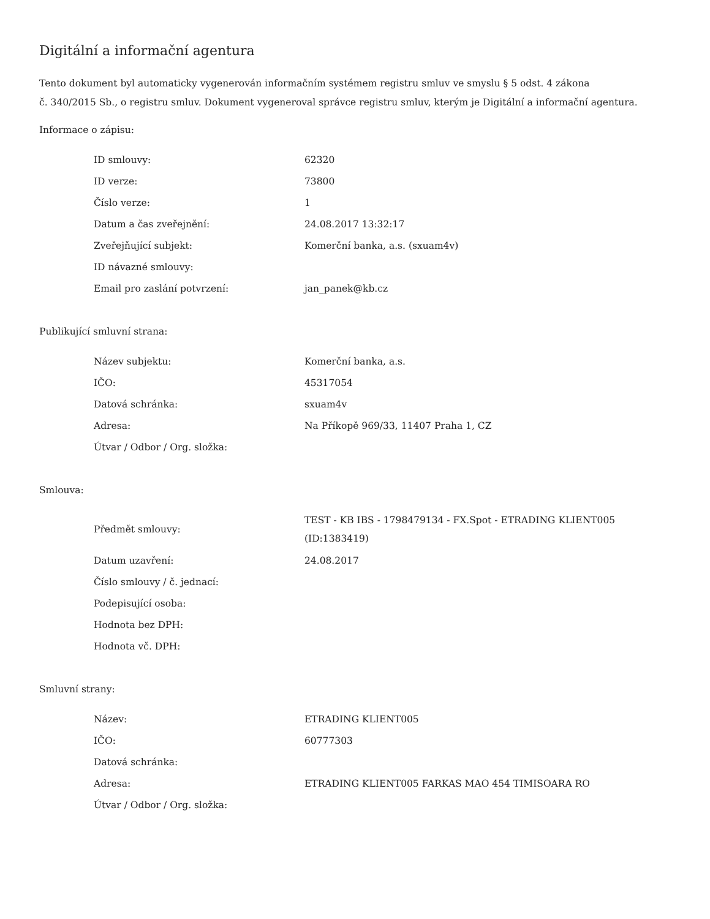Digitální a informační agentura
Tento dokument byl automaticky vygenerován informačním systémem registru smluv ve smyslu § 5 odst. 4 zákona
č. 340/2015 Sb., o registru smluv. Dokument vygeneroval správce registru smluv, kterým je Digitální a informační agentura.
Informace o zápisu:
| ID smlouvy: | 62320 |
| ID verze: | 73800 |
| Číslo verze: | 1 |
| Datum a čas zveřejnění: | 24.08.2017 13:32:17 |
| Zveřejňující subjekt: | Komerční banka, a.s. (sxuam4v) |
| ID návazné smlouvy: | |
| Email pro zaslání potvrzení: | jan_panek@kb.cz |
Publikující smluvní strana:
| Název subjektu: | Komerční banka, a.s. |
| IČO: | 45317054 |
| Datová schránka: | sxuam4v |
| Adresa: | Na Příkopě 969/33, 11407 Praha 1, CZ |
| Útvar / Odbor / Org. složka: | |
Smlouva:
| Předmět smlouvy: | TEST - KB IBS - 1798479134 - FX.Spot - ETRADING KLIENT005 (ID:1383419) |
| Datum uzavření: | 24.08.2017 |
| Číslo smlouvy / č. jednací: | |
| Podepisující osoba: | |
| Hodnota bez DPH: | |
| Hodnota vč. DPH: | |
Smluvní strany:
| Název: | ETRADING KLIENT005 |
| IČO: | 60777303 |
| Datová schránka: | |
| Adresa: | ETRADING KLIENT005 FARKAS MAO 454 TIMISOARA RO |
| Útvar / Odbor / Org. složka: | |